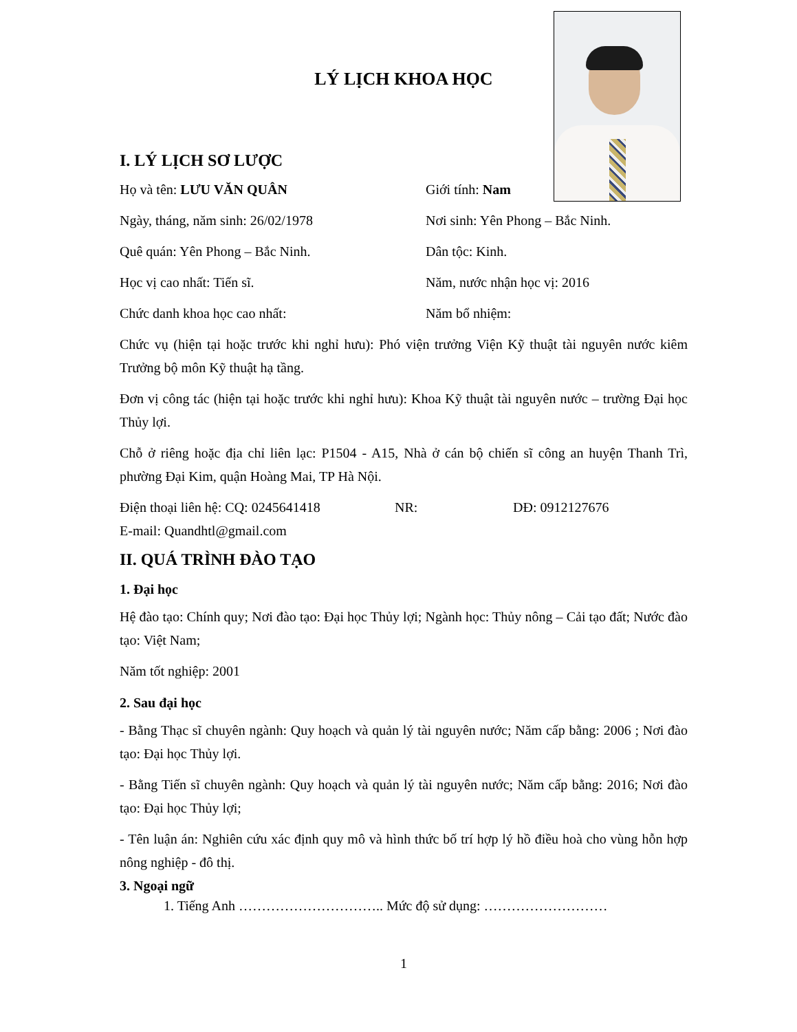LÝ LỊCH KHOA HỌC
I. LÝ LỊCH SƠ LƯỢC
Họ và tên: LƯU VĂN QUÂN Giới tính: Nam
Ngày, tháng, năm sinh: 26/02/1978 Nơi sinh: Yên Phong – Bắc Ninh.
Quê quán: Yên Phong – Bắc Ninh. Dân tộc: Kinh.
Học vị cao nhất: Tiến sĩ. Năm, nước nhận học vị: 2016
Chức danh khoa học cao nhất: Năm bổ nhiệm:
Chức vụ (hiện tại hoặc trước khi nghỉ hưu): Phó viện trưởng Viện Kỹ thuật tài nguyên nước kiêm Trưởng bộ môn Kỹ thuật hạ tầng.
Đơn vị công tác (hiện tại hoặc trước khi nghỉ hưu): Khoa Kỹ thuật tài nguyên nước – trường Đại học Thủy lợi.
Chỗ ở riêng hoặc địa chỉ liên lạc: P1504 - A15, Nhà ở cán bộ chiến sĩ công an huyện Thanh Trì, phường Đại Kim, quận Hoàng Mai, TP Hà Nội.
Điện thoại liên hệ: CQ: 0245641418 NR: DĐ: 0912127676
E-mail: Quandhtl@gmail.com
II. QUÁ TRÌNH ĐÀO TẠO
1. Đại học
Hệ đào tạo: Chính quy; Nơi đào tạo: Đại học Thủy lợi; Ngành học: Thủy nông – Cải tạo đất; Nước đào tạo: Việt Nam;
Năm tốt nghiệp: 2001
2. Sau đại học
- Bằng Thạc sĩ chuyên ngành: Quy hoạch và quản lý tài nguyên nước; Năm cấp bằng: 2006 ; Nơi đào tạo: Đại học Thủy lợi.
- Bằng Tiến sĩ chuyên ngành: Quy hoạch và quản lý tài nguyên nước; Năm cấp bằng: 2016; Nơi đào tạo: Đại học Thủy lợi;
- Tên luận án: Nghiên cứu xác định quy mô và hình thức bố trí hợp lý hồ điều hoà cho vùng hỗn hợp nông nghiệp - đô thị.
3. Ngoại ngữ
1. Tiếng Anh ………………………….. Mức độ sử dụng: ………………………
1